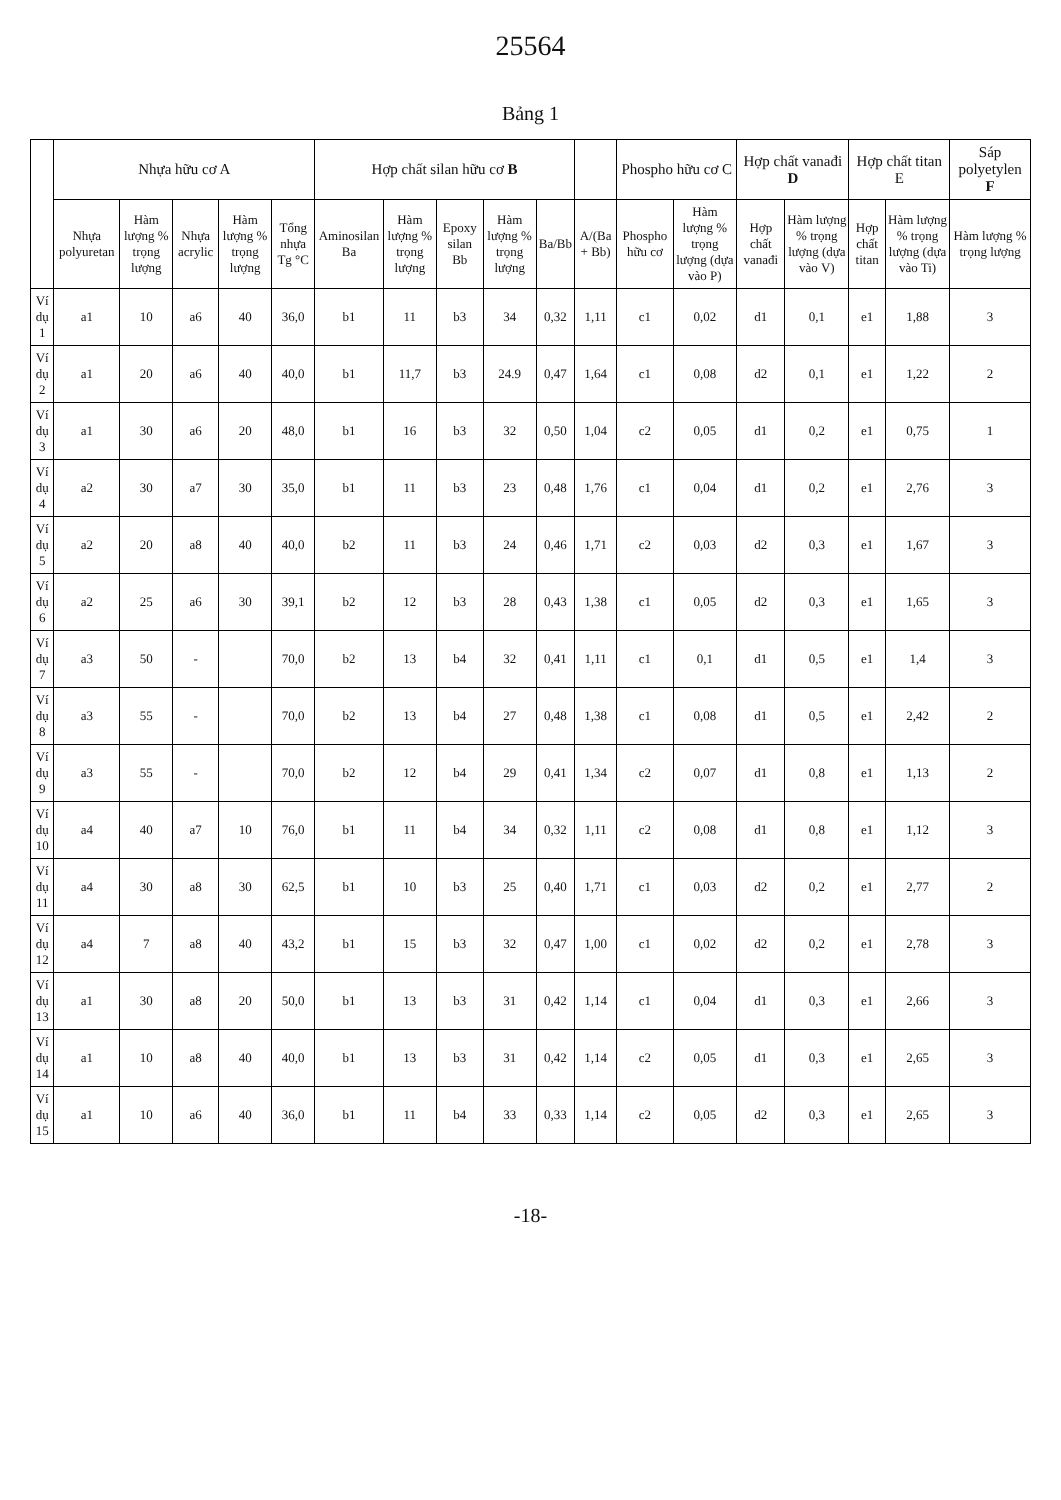25564
Bảng 1
| | Nhựa hữu cơ A | | | | | Hợp chất silan hữu cơ B | | | | | | Phospho hữu cơ C | | Hợp chất vanađi D | | Hợp chất titan E | | Sáp polyetylen F |
| --- | --- | --- | --- | --- | --- | --- | --- | --- | --- | --- | --- | --- | --- | --- | --- | --- | --- | --- |
| | Nhựa polyuretan | Hàm lượng % trọng lượng | Nhựa acrylic | Hàm lượng % trọng lượng | Tổng nhựa Tg °C | Aminosilan Ba | Hàm lượng % trọng lượng | Epoxy silan Bb | Hàm lượng % trọng lượng | Ba/Bb | A/(Ba + Bb) | Phospho hữu cơ | Hàm lượng % trọng lượng (dựa vào P) | Hợp chất vanađi | Hàm lượng % trọng lượng (dựa vào V) | Hợp chất titan | Hàm lượng % trọng lượng (dựa vào Ti) | Hàm lượng % trọng lượng |
| Ví dụ 1 | a1 | 10 | a6 | 40 | 36,0 | b1 | 11 | b3 | 34 | 0,32 | 1,11 | c1 | 0,02 | d1 | 0,1 | e1 | 1,88 | 3 |
| Ví dụ 2 | a1 | 20 | a6 | 40 | 40,0 | b1 | 11,7 | b3 | 24.9 | 0,47 | 1,64 | c1 | 0,08 | d2 | 0,1 | e1 | 1,22 | 2 |
| Ví dụ 3 | a1 | 30 | a6 | 20 | 48,0 | b1 | 16 | b3 | 32 | 0,50 | 1,04 | c2 | 0,05 | d1 | 0,2 | e1 | 0,75 | 1 |
| Ví dụ 4 | a2 | 30 | a7 | 30 | 35,0 | b1 | 11 | b3 | 23 | 0,48 | 1,76 | c1 | 0,04 | d1 | 0,2 | e1 | 2,76 | 3 |
| Ví dụ 5 | a2 | 20 | a8 | 40 | 40,0 | b2 | 11 | b3 | 24 | 0,46 | 1,71 | c2 | 0,03 | d2 | 0,3 | e1 | 1,67 | 3 |
| Ví dụ 6 | a2 | 25 | a6 | 30 | 39,1 | b2 | 12 | b3 | 28 | 0,43 | 1,38 | c1 | 0,05 | d2 | 0,3 | e1 | 1,65 | 3 |
| Ví dụ 7 | a3 | 50 | - | | 70,0 | b2 | 13 | b4 | 32 | 0,41 | 1,11 | c1 | 0,1 | d1 | 0,5 | e1 | 1,4 | 3 |
| Ví dụ 8 | a3 | 55 | - | | 70,0 | b2 | 13 | b4 | 27 | 0,48 | 1,38 | c1 | 0,08 | d1 | 0,5 | e1 | 2,42 | 2 |
| Ví dụ 9 | a3 | 55 | - | | 70,0 | b2 | 12 | b4 | 29 | 0,41 | 1,34 | c2 | 0,07 | d1 | 0,8 | e1 | 1,13 | 2 |
| Ví dụ 10 | a4 | 40 | a7 | 10 | 76,0 | b1 | 11 | b4 | 34 | 0,32 | 1,11 | c2 | 0,08 | d1 | 0,8 | e1 | 1,12 | 3 |
| Ví dụ 11 | a4 | 30 | a8 | 30 | 62,5 | b1 | 10 | b3 | 25 | 0,40 | 1,71 | c1 | 0,03 | d2 | 0,2 | e1 | 2,77 | 2 |
| Ví dụ 12 | a4 | 7 | a8 | 40 | 43,2 | b1 | 15 | b3 | 32 | 0,47 | 1,00 | c1 | 0,02 | d2 | 0,2 | e1 | 2,78 | 3 |
| Ví dụ 13 | a1 | 30 | a8 | 20 | 50,0 | b1 | 13 | b3 | 31 | 0,42 | 1,14 | c1 | 0,04 | d1 | 0,3 | e1 | 2,66 | 3 |
| Ví dụ 14 | a1 | 10 | a8 | 40 | 40,0 | b1 | 13 | b3 | 31 | 0,42 | 1,14 | c2 | 0,05 | d1 | 0,3 | e1 | 2,65 | 3 |
| Ví dụ 15 | a1 | 10 | a6 | 40 | 36,0 | b1 | 11 | b4 | 33 | 0,33 | 1,14 | c2 | 0,05 | d2 | 0,3 | e1 | 2,65 | 3 |
-18-